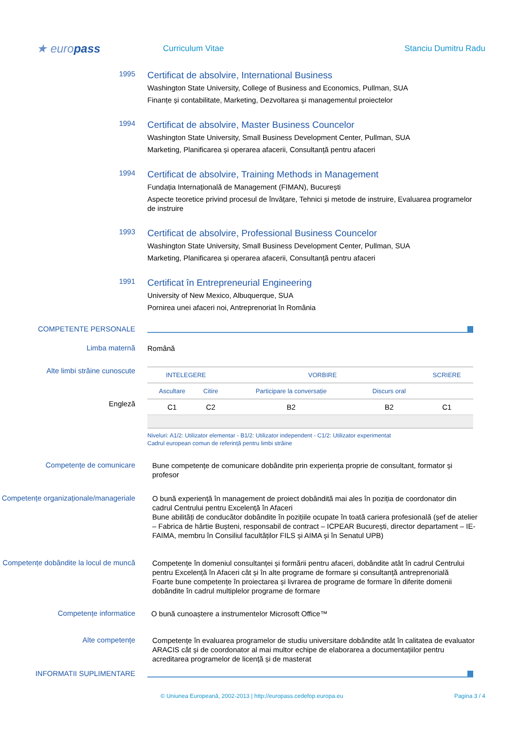★ europass
Curriculum Vitae Stanciu Dumitru Radu
1995
Certificat de absolvire, International Business
Washington State University, College of Business and Economics, Pullman, SUA
Finanțe și contabilitate, Marketing, Dezvoltarea și managementul proiectelor
1994
Certificat de absolvire, Master Business Councelor
Washington State University, Small Business Development Center, Pullman, SUA
Marketing, Planificarea și operarea afacerii, Consultanță pentru afaceri
1994
Certificat de absolvire, Training Methods in Management
Fundația Internațională de Management (FIMAN), București
Aspecte teoretice privind procesul de învățare, Tehnici și metode de instruire, Evaluarea programelor de instruire
1993
Certificat de absolvire, Professional Business Councelor
Washington State University, Small Business Development Center, Pullman, SUA
Marketing, Planificarea și operarea afacerii, Consultanță pentru afaceri
1991
Certificat în Entrepreneurial Engineering
University of New Mexico, Albuquerque, SUA
Pornirea unei afaceri noi, Antreprenoriat în România
COMPETENTE PERSONALE
Limba maternă
Română
Alte limbi străine cunoscute
Engleză
| INTELEGERE | | VORBIRE | | SCRIERE |
| --- | --- | --- | --- | --- |
| Ascultare | Citire | Participare la conversație | Discurs oral | |
| C1 | C2 | B2 | B2 | C1 |
Niveluri: A1/2: Utilizator elementar - B1/2: Utilizator independent - C1/2: Utilizator experimentat
Cadrul european comun de referință pentru limbi străine
Competențe de comunicare
Bune competențe de comunicare dobândite prin experiența proprie de consultant, formator și profesor
Competențe organizaționale/manageriale
O bună experiență în management de proiect dobândită mai ales în poziția de coordonator din cadrul Centrului pentru Excelență în Afaceri
Bune abilități de conducător dobândite în pozițiile ocupate în toată cariera profesională (șef de atelier – Fabrica de hârtie Bușteni, responsabil de contract – ICPEAR București, director departament – IE-FAIMA, membru în Consiliul facultăților FILS și AIMA și în Senatul UPB)
Competențe dobândite la locul de muncă
Competențe în domeniul consultanței și formării pentru afaceri, dobândite atât în cadrul Centrului pentru Excelență în Afaceri cât și în alte programe de formare și consultanță antreprenorială
Foarte bune competențe în proiectarea și livrarea de programe de formare în diferite domenii dobândite în cadrul multiplelor programe de formare
Competențe informatice
O bună cunoaștere a instrumentelor Microsoft Office™
Alte competențe
Competențe în evaluarea programelor de studiu universitare dobândite atât în calitatea de evaluator ARACIS cât și de coordonator al mai multor echipe de elaborarea a documentațiilor pentru acreditarea programelor de licență și de masterat
INFORMATII SUPLIMENTARE
© Uniunea Europeană, 2002-2013 | http://europass.cedefop.europa.eu Pagina 3 / 4